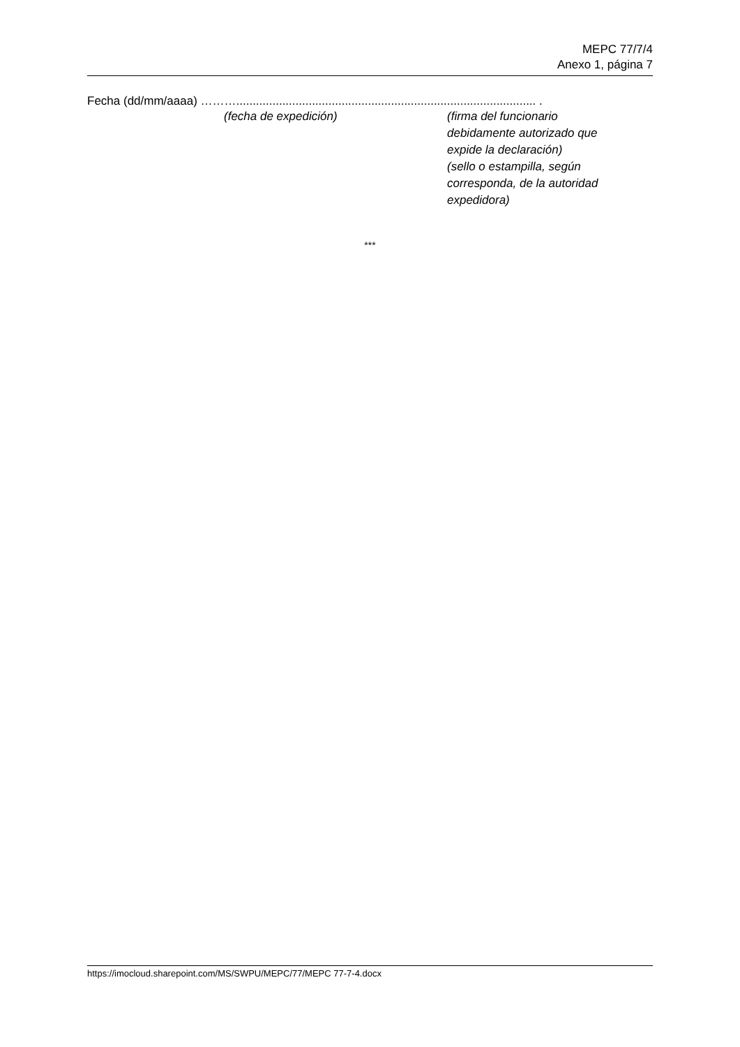MEPC 77/7/4
Anexo 1, página 7
Fecha (dd/mm/aaaa) ………........................................................................................... .
(fecha de expedición) (firma del funcionario debidamente autorizado que expide la declaración)
(sello o estampilla, según corresponda, de la autoridad expedidora)
***
https://imocloud.sharepoint.com/MS/SWPU/MEPC/77/MEPC 77-7-4.docx